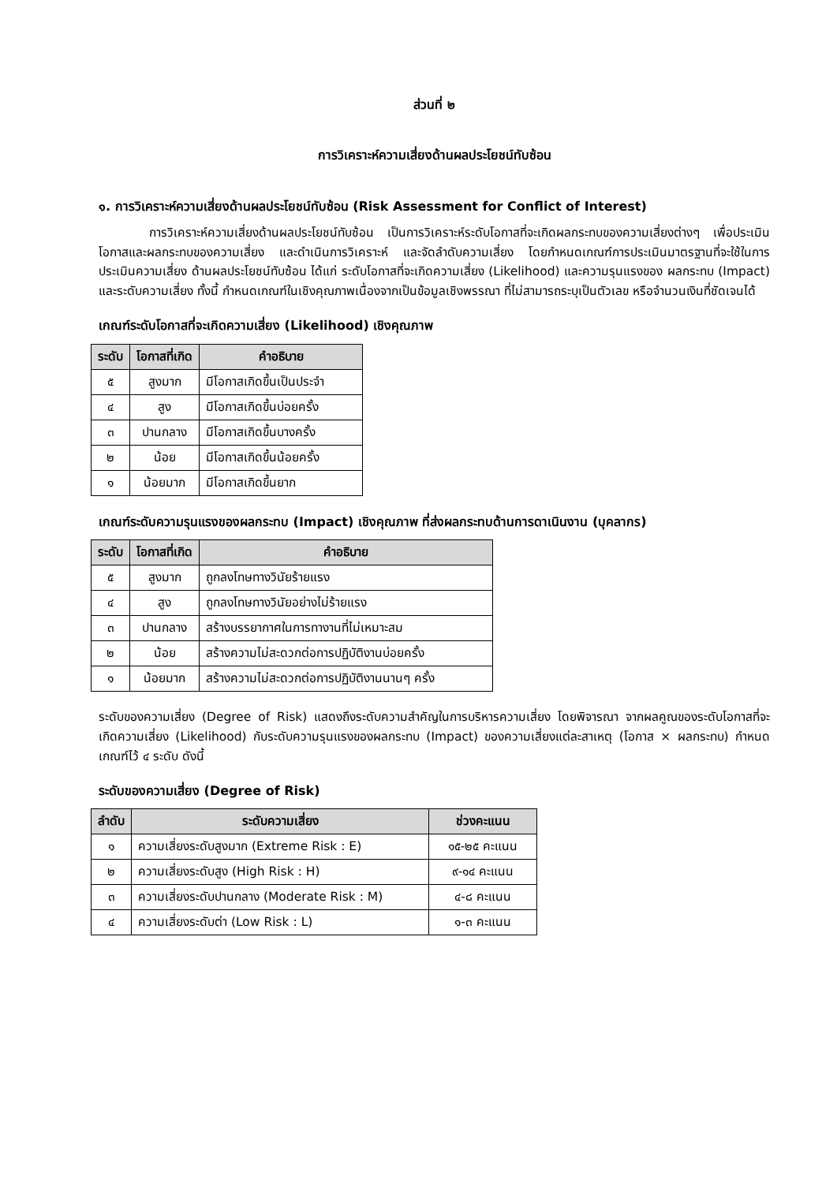ส่วนที่ ๒
การวิเคราะห์ความเสี่ยงด้านผลประโยชน์ทับซ้อน
๑. การวิเคราะห์ความเสี่ยงด้านผลประโยชน์ทับซ้อน (Risk Assessment for Conflict of Interest)
การวิเคราะห์ความเสี่ยงด้านผลประโยชน์ทับซ้อน เป็นการวิเคราะห์ระดับโอกาสที่จะเกิดผลกระทบของความเสี่ยงต่างๆ เพื่อประเมินโอกาสและผลกระทบของความเสี่ยง และดำเนินการวิเคราะห์ และจัดลำดับความเสี่ยง โดยกำหนดเกณฑ์การประเมินมาตรฐานที่จะใช้ในการประเมินความเสี่ยง ด้านผลประโยชน์ทับซ้อน ได้แก่ ระดับโอกาสที่จะเกิดความเสี่ยง (Likelihood) และความรุนแรงของ ผลกระทบ (Impact) และระดับความเสี่ยง ทั้งนี้ กำหนดเกณฑ์ในเชิงคุณภาพเนื่องจากเป็นข้อมูลเชิงพรรณา ที่ไม่สามารถระบุเป็นตัวเลข หรือจำนวนเงินที่ชัดเจนได้
เกณฑ์ระดับโอกาสที่จะเกิดความเสี่ยง (Likelihood) เชิงคุณภาพ
| ระดับ | โอกาสที่เกิด | คำอธิบาย |
| --- | --- | --- |
| ๕ | สูงมาก | มีโอกาสเกิดขึ้นเป็นประจำ |
| ๔ | สูง | มีโอกาสเกิดขึ้นบ่อยครั้ง |
| ๓ | ปานกลาง | มีโอกาสเกิดขึ้นบางครั้ง |
| ๒ | น้อย | มีโอกาสเกิดขึ้นน้อยครั้ง |
| ๑ | น้อยมาก | มีโอกาสเกิดขึ้นยาก |
เกณฑ์ระดับความรุนแรงของผลกระทบ (Impact) เชิงคุณภาพ ที่ส่งผลกระทบด้านการดาเนินงาน (บุคลากร)
| ระดับ | โอกาสที่เกิด | คำอธิบาย |
| --- | --- | --- |
| ๕ | สูงมาก | ถูกลงโทษทางวินัยร้ายแรง |
| ๔ | สูง | ถูกลงโทษทางวินัยอย่างไม่ร้ายแรง |
| ๓ | ปานกลาง | สร้างบรรยากาศในการทางานที่ไม่เหมาะสม |
| ๒ | น้อย | สร้างความไม่สะดวกต่อการปฏิบัติงานบ่อยครั้ง |
| ๑ | น้อยมาก | สร้างความไม่สะดวกต่อการปฏิบัติงานนานๆ ครั้ง |
ระดับของความเสี่ยง (Degree of Risk) แสดงถึงระดับความสำคัญในการบริหารความเสี่ยง โดยพิจารณา จากผลคูณของระดับโอกาสที่จะเกิดความเสี่ยง (Likelihood) กับระดับความรุนแรงของผลกระทบ (Impact) ของความเสี่ยงแต่ละสาเหตุ (โอกาส × ผลกระทบ) กำหนดเกณฑ์ไว้ ๔ ระดับ ดังนี้
ระดับของความเสี่ยง (Degree of Risk)
| ลำดับ | ระดับความเสี่ยง | ช่วงคะแนน |
| --- | --- | --- |
| ๑ | ความเสี่ยงระดับสูงมาก (Extreme Risk : E) | ๑๕-๒๕ คะแนน |
| ๒ | ความเสี่ยงระดับสูง (High Risk : H) | ๙-๑๔ คะแนน |
| ๓ | ความเสี่ยงระดับปานกลาง (Moderate Risk : M) | ๔-๘ คะแนน |
| ๔ | ความเสี่ยงระดับต่า (Low Risk : L) | ๑-๓ คะแนน |